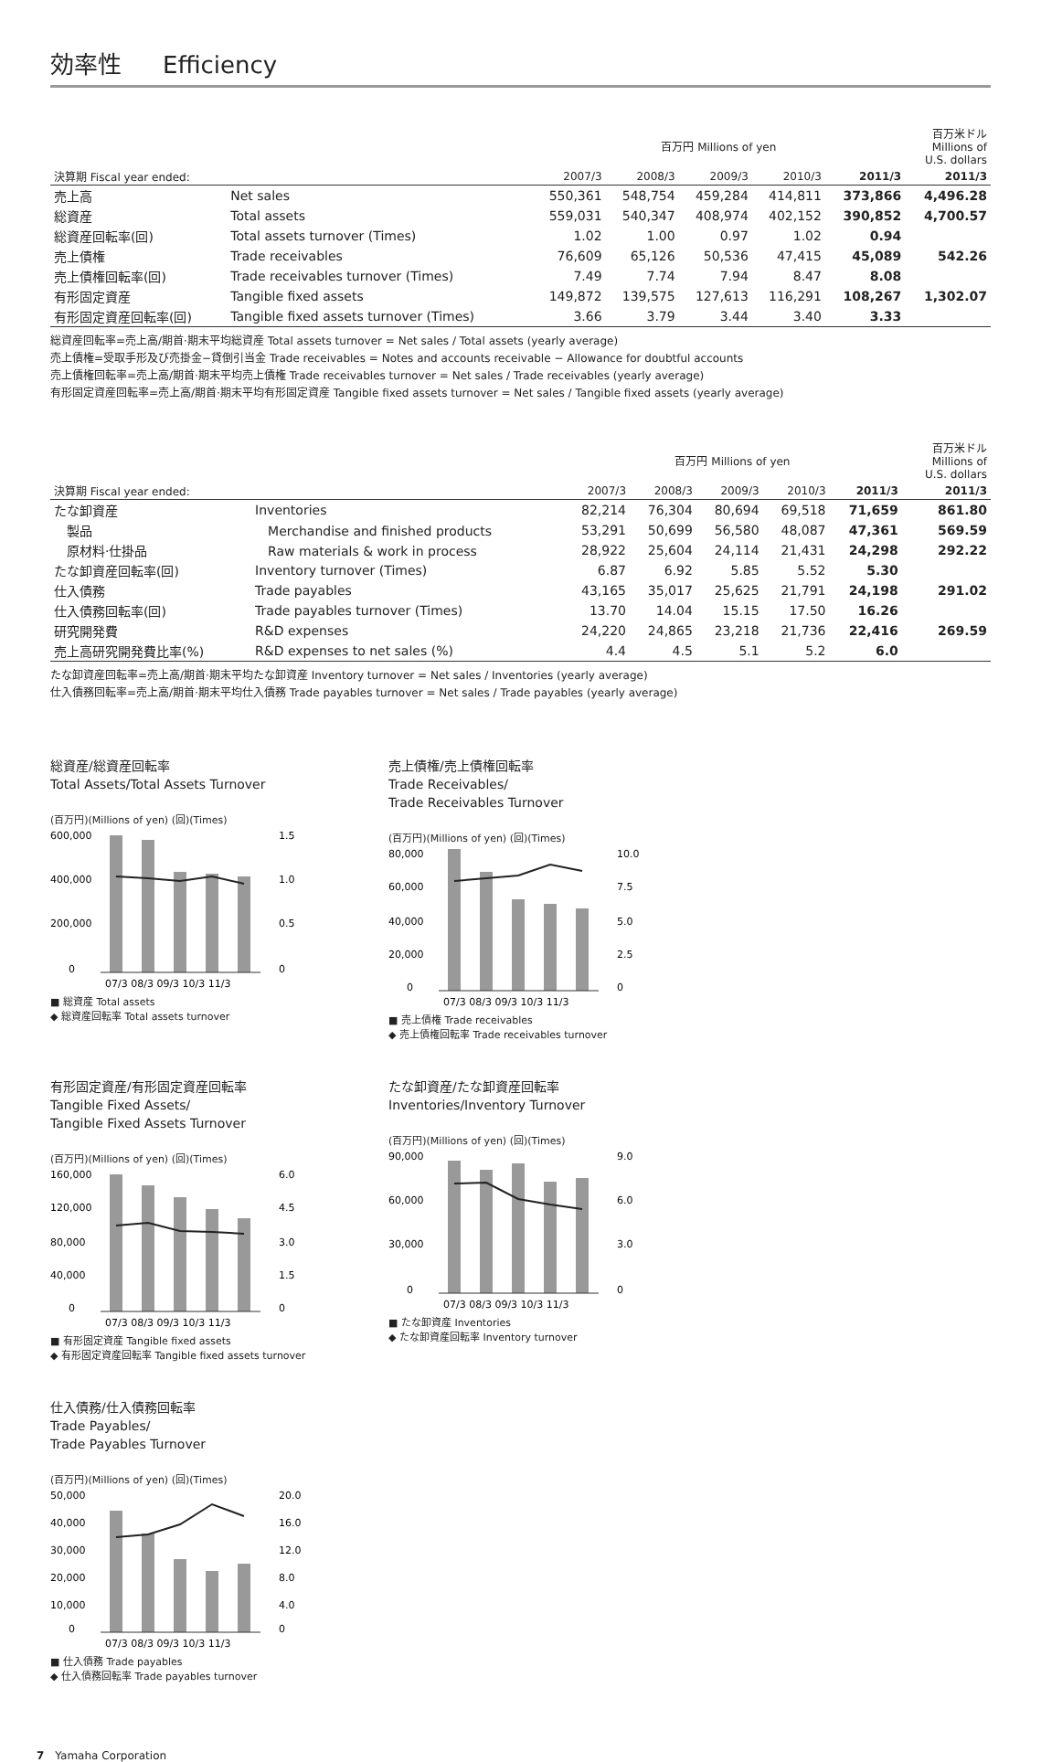効率性 Efficiency
| | | 百万円 Millions of yen | | | | | 百万米ドル Millions of U.S. dollars |
| --- | --- | --- | --- | --- | --- | --- | --- |
| 決算期 Fiscal year ended: | | 2007/3 | 2008/3 | 2009/3 | 2010/3 | 2011/3 | 2011/3 |
| 売上高 | Net sales | 550,361 | 548,754 | 459,284 | 414,811 | 373,866 | 4,496.28 |
| 総資産 | Total assets | 559,031 | 540,347 | 408,974 | 402,152 | 390,852 | 4,700.57 |
| 総資産回転率(回) | Total assets turnover (Times) | 1.02 | 1.00 | 0.97 | 1.02 | 0.94 | |
| 売上債権 | Trade receivables | 76,609 | 65,126 | 50,536 | 47,415 | 45,089 | 542.26 |
| 売上債権回転率(回) | Trade receivables turnover (Times) | 7.49 | 7.74 | 7.94 | 8.47 | 8.08 | |
| 有形固定資産 | Tangible fixed assets | 149,872 | 139,575 | 127,613 | 116,291 | 108,267 | 1,302.07 |
| 有形固定資産回転率(回) | Tangible fixed assets turnover (Times) | 3.66 | 3.79 | 3.44 | 3.40 | 3.33 | |
総資産回転率=売上高/期首·期末平均総資産 Total assets turnover = Net sales / Total assets (yearly average)
売上債権=受取手形及び売掛金−貸倒引当金 Trade receivables = Notes and accounts receivable − Allowance for doubtful accounts
売上債権回転率=売上高/期首·期末平均売上債権 Trade receivables turnover = Net sales / Trade receivables (yearly average)
有形固定資産回転率=売上高/期首·期末平均有形固定資産 Tangible fixed assets turnover = Net sales / Tangible fixed assets (yearly average)
| | | 百万円 Millions of yen | | | | | 百万米ドル Millions of U.S. dollars |
| --- | --- | --- | --- | --- | --- | --- | --- |
| 決算期 Fiscal year ended: | | 2007/3 | 2008/3 | 2009/3 | 2010/3 | 2011/3 | 2011/3 |
| たな卸資産 | Inventories | 82,214 | 76,304 | 80,694 | 69,518 | 71,659 | 861.80 |
| 製品 | Merchandise and finished products | 53,291 | 50,699 | 56,580 | 48,087 | 47,361 | 569.59 |
| 原材料·仕掛品 | Raw materials & work in process | 28,922 | 25,604 | 24,114 | 21,431 | 24,298 | 292.22 |
| たな卸資産回転率(回) | Inventory turnover (Times) | 6.87 | 6.92 | 5.85 | 5.52 | 5.30 | |
| 仕入債務 | Trade payables | 43,165 | 35,017 | 25,625 | 21,791 | 24,198 | 291.02 |
| 仕入債務回転率(回) | Trade payables turnover (Times) | 13.70 | 14.04 | 15.15 | 17.50 | 16.26 | |
| 研究開発費 | R&D expenses | 24,220 | 24,865 | 23,218 | 21,736 | 22,416 | 269.59 |
| 売上高研究開発費比率(%) | R&D expenses to net sales (%) | 4.4 | 4.5 | 5.1 | 5.2 | 6.0 | |
たな卸資産回転率=売上高/期首·期末平均たな卸資産 Inventory turnover = Net sales / Inventories (yearly average)
仕入債務回転率=売上高/期首·期末平均仕入債務 Trade payables turnover = Net sales / Trade payables (yearly average)
総資産/総資産回転率
Total Assets/Total Assets Turnover
(百万円)(Millions of yen) (回)(Times)
600,000
400,000
200,000
0
1.5
1.0
0.5
0
07/3 08/3 09/3 10/3 11/3
■ 総資産 Total assets
◆ 総資産回転率 Total assets turnover
売上債権/売上債権回転率
Trade Receivables/
Trade Receivables Turnover
(百万円)(Millions of yen) (回)(Times)
80,000
60,000
40,000
20,000
0
10.0
7.5
5.0
2.5
0
07/3 08/3 09/3 10/3 11/3
■ 売上債権 Trade receivables
◆ 売上債権回転率 Trade receivables turnover
有形固定資産/有形固定資産回転率
Tangible Fixed Assets/
Tangible Fixed Assets Turnover
(百万円)(Millions of yen) (回)(Times)
160,000
120,000
80,000
40,000
0
6.0
4.5
3.0
1.5
0
07/3 08/3 09/3 10/3 11/3
■ 有形固定資産 Tangible fixed assets
◆ 有形固定資産回転率 Tangible fixed assets turnover
たな卸資産/たな卸資産回転率
Inventories/Inventory Turnover
(百万円)(Millions of yen) (回)(Times)
90,000
60,000
30,000
0
9.0
6.0
3.0
0
07/3 08/3 09/3 10/3 11/3
■ たな卸資産 Inventories
◆ たな卸資産回転率 Inventory turnover
仕入債務/仕入債務回転率
Trade Payables/
Trade Payables Turnover
(百万円)(Millions of yen) (回)(Times)
50,000
40,000
30,000
20,000
10,000
0
20.0
16.0
12.0
8.0
4.0
0
07/3 08/3 09/3 10/3 11/3
■ 仕入債務 Trade payables
◆ 仕入債務回転率 Trade payables turnover
7　Yamaha Corporation